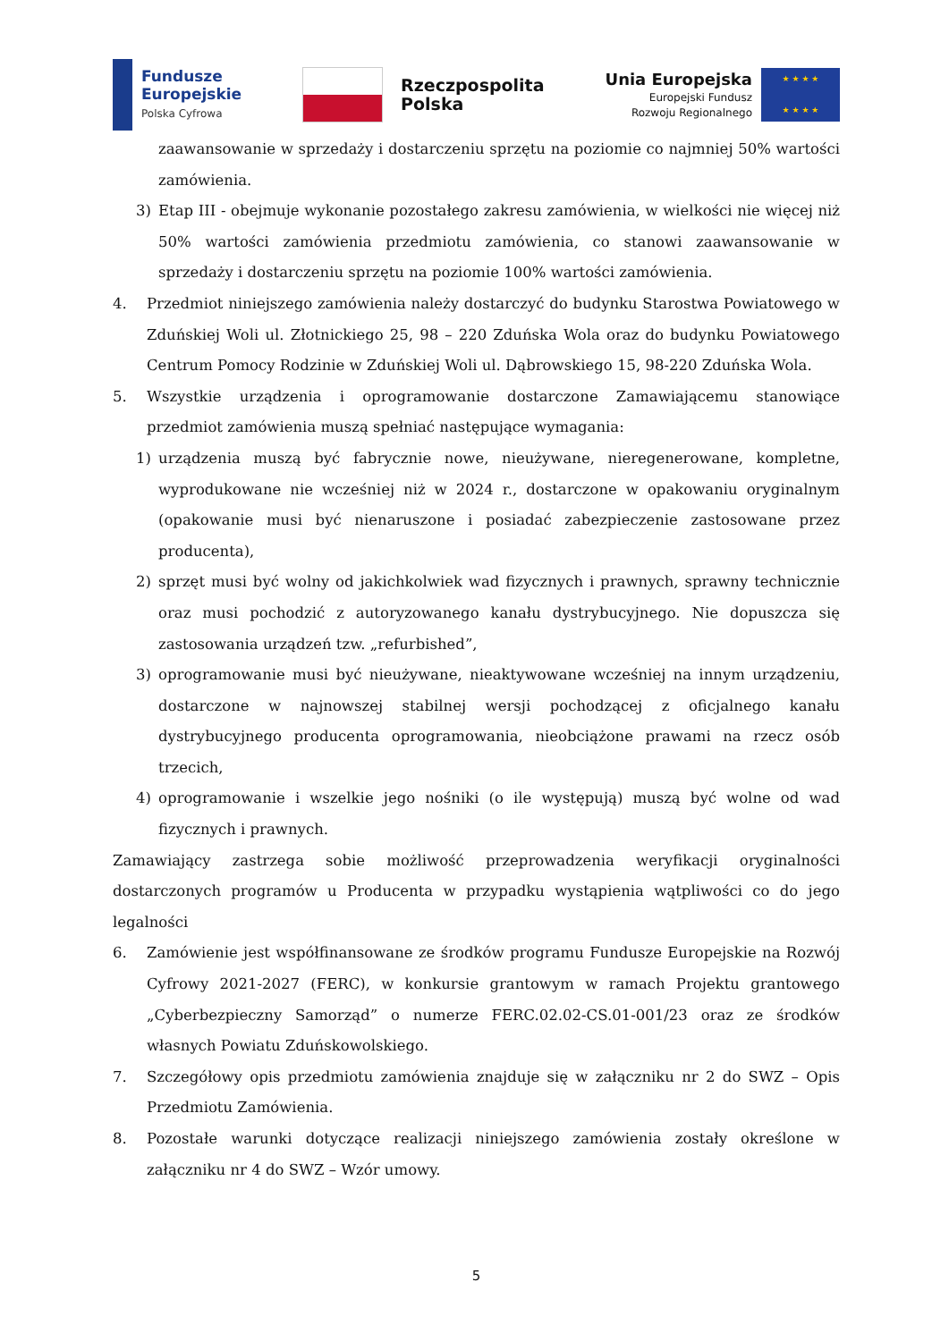Fundusze
Europejskie
Polska Cyfrowa
Rzeczpospolita
Polska
Unia Europejska
Europejski Fundusz
Rozwoju Regionalnego
★ ★ ★ ★
★ ★ ★ ★
zaawansowanie w sprzedaży i dostarczeniu sprzętu na poziomie co najmniej 50% wartości zamówienia.
3) Etap III - obejmuje wykonanie pozostałego zakresu zamówienia, w wielkości nie więcej niż 50% wartości zamówienia przedmiotu zamówienia, co stanowi zaawansowanie w sprzedaży i dostarczeniu sprzętu na poziomie 100% wartości zamówienia.
4. Przedmiot niniejszego zamówienia należy dostarczyć do budynku Starostwa Powiatowego w Zduńskiej Woli ul. Złotnickiego 25, 98 – 220 Zduńska Wola oraz do budynku Powiatowego Centrum Pomocy Rodzinie w Zduńskiej Woli ul. Dąbrowskiego 15, 98-220 Zduńska Wola.
5. Wszystkie urządzenia i oprogramowanie dostarczone Zamawiającemu stanowiące przedmiot zamówienia muszą spełniać następujące wymagania:
1) urządzenia muszą być fabrycznie nowe, nieużywane, nieregenerowane, kompletne, wyprodukowane nie wcześniej niż w 2024 r., dostarczone w opakowaniu oryginalnym (opakowanie musi być nienaruszone i posiadać zabezpieczenie zastosowane przez producenta),
2) sprzęt musi być wolny od jakichkolwiek wad fizycznych i prawnych, sprawny technicznie oraz musi pochodzić z autoryzowanego kanału dystrybucyjnego. Nie dopuszcza się zastosowania urządzeń tzw. „refurbished”,
3) oprogramowanie musi być nieużywane, nieaktywowane wcześniej na innym urządzeniu, dostarczone w najnowszej stabilnej wersji pochodzącej z oficjalnego kanału dystrybucyjnego producenta oprogramowania, nieobciążone prawami na rzecz osób trzecich,
4) oprogramowanie i wszelkie jego nośniki (o ile występują) muszą być wolne od wad fizycznych i prawnych.
Zamawiający zastrzega sobie możliwość przeprowadzenia weryfikacji oryginalności dostarczonych programów u Producenta w przypadku wystąpienia wątpliwości co do jego legalności
6. Zamówienie jest współfinansowane ze środków programu Fundusze Europejskie na Rozwój Cyfrowy 2021-2027 (FERC), w konkursie grantowym w ramach Projektu grantowego „Cyberbezpieczny Samorząd” o numerze FERC.02.02-CS.01-001/23 oraz ze środków własnych Powiatu Zduńskowolskiego.
7. Szczegółowy opis przedmiotu zamówienia znajduje się w załączniku nr 2 do SWZ – Opis Przedmiotu Zamówienia.
8. Pozostałe warunki dotyczące realizacji niniejszego zamówienia zostały określone w załączniku nr 4 do SWZ – Wzór umowy.
5